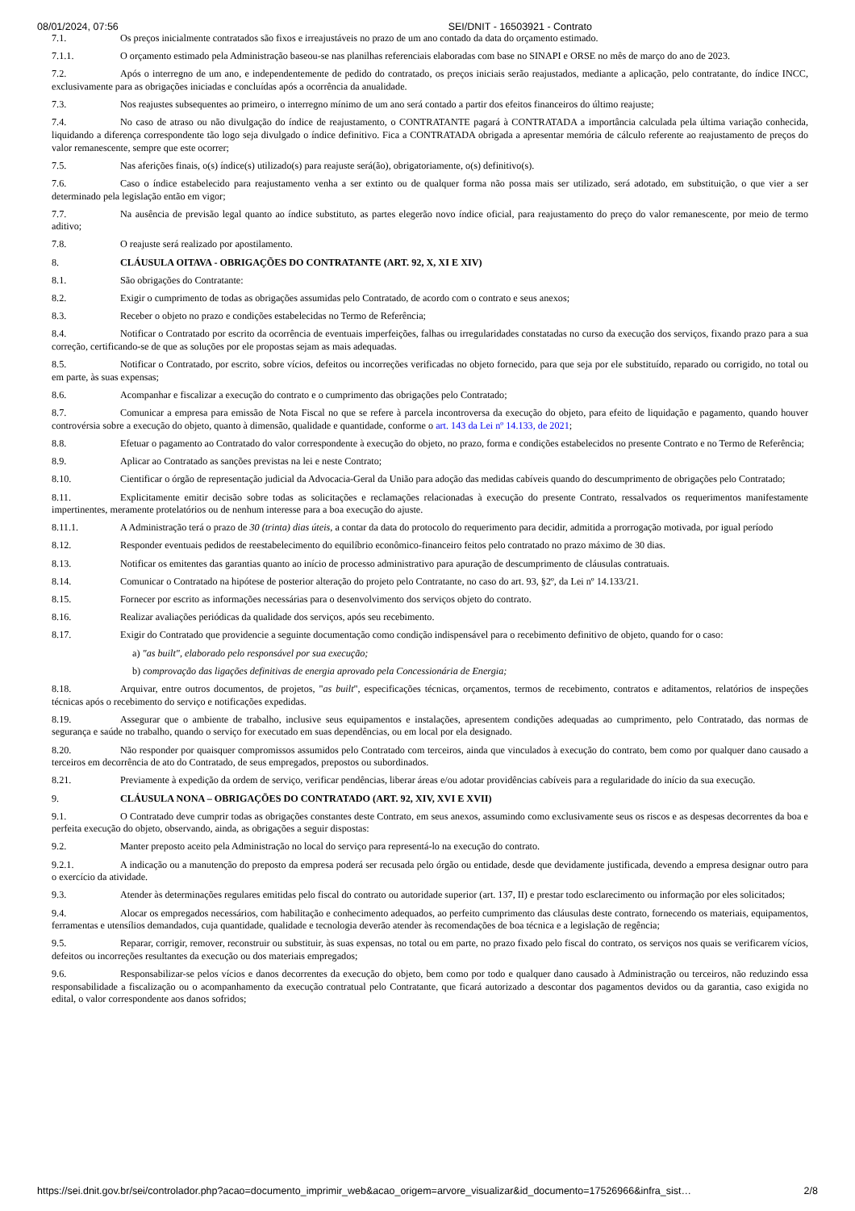08/01/2024, 07:56 SEI/DNIT - 16503921 - Contrato
7.1. Os preços inicialmente contratados são fixos e irreajustáveis no prazo de um ano contado da data do orçamento estimado.
7.1.1. O orçamento estimado pela Administração baseou-se nas planilhas referenciais elaboradas com base no SINAPI e ORSE no mês de março do ano de 2023.
7.2. Após o interregno de um ano, e independentemente de pedido do contratado, os preços iniciais serão reajustados, mediante a aplicação, pelo contratante, do índice INCC, exclusivamente para as obrigações iniciadas e concluídas após a ocorrência da anualidade.
7.3. Nos reajustes subsequentes ao primeiro, o interregno mínimo de um ano será contado a partir dos efeitos financeiros do último reajuste;
7.4. No caso de atraso ou não divulgação do índice de reajustamento, o CONTRATANTE pagará à CONTRATADA a importância calculada pela última variação conhecida, liquidando a diferença correspondente tão logo seja divulgado o índice definitivo. Fica a CONTRATADA obrigada a apresentar memória de cálculo referente ao reajustamento de preços do valor remanescente, sempre que este ocorrer;
7.5. Nas aferições finais, o(s) índice(s) utilizado(s) para reajuste será(ão), obrigatoriamente, o(s) definitivo(s).
7.6. Caso o índice estabelecido para reajustamento venha a ser extinto ou de qualquer forma não possa mais ser utilizado, será adotado, em substituição, o que vier a ser determinado pela legislação então em vigor;
7.7. Na ausência de previsão legal quanto ao índice substituto, as partes elegerão novo índice oficial, para reajustamento do preço do valor remanescente, por meio de termo aditivo;
7.8. O reajuste será realizado por apostilamento.
8. CLÁUSULA OITAVA - OBRIGAÇÕES DO CONTRATANTE (ART. 92, X, XI E XIV)
8.1. São obrigações do Contratante:
8.2. Exigir o cumprimento de todas as obrigações assumidas pelo Contratado, de acordo com o contrato e seus anexos;
8.3. Receber o objeto no prazo e condições estabelecidas no Termo de Referência;
8.4. Notificar o Contratado por escrito da ocorrência de eventuais imperfeições, falhas ou irregularidades constatadas no curso da execução dos serviços, fixando prazo para a sua correção, certificando-se de que as soluções por ele propostas sejam as mais adequadas.
8.5. Notificar o Contratado, por escrito, sobre vícios, defeitos ou incorreções verificadas no objeto fornecido, para que seja por ele substituído, reparado ou corrigido, no total ou em parte, às suas expensas;
8.6. Acompanhar e fiscalizar a execução do contrato e o cumprimento das obrigações pelo Contratado;
8.7. Comunicar a empresa para emissão de Nota Fiscal no que se refere à parcela incontroversa da execução do objeto, para efeito de liquidação e pagamento, quando houver controvérsia sobre a execução do objeto, quanto à dimensão, qualidade e quantidade, conforme o art. 143 da Lei nº 14.133, de 2021;
8.8. Efetuar o pagamento ao Contratado do valor correspondente à execução do objeto, no prazo, forma e condições estabelecidos no presente Contrato e no Termo de Referência;
8.9. Aplicar ao Contratado as sanções previstas na lei e neste Contrato;
8.10. Cientificar o órgão de representação judicial da Advocacia-Geral da União para adoção das medidas cabíveis quando do descumprimento de obrigações pelo Contratado;
8.11. Explicitamente emitir decisão sobre todas as solicitações e reclamações relacionadas à execução do presente Contrato, ressalvados os requerimentos manifestamente impertinentes, meramente protelatórios ou de nenhum interesse para a boa execução do ajuste.
8.11.1. A Administração terá o prazo de 30 (trinta) dias úteis, a contar da data do protocolo do requerimento para decidir, admitida a prorrogação motivada, por igual período
8.12. Responder eventuais pedidos de reestabelecimento do equilíbrio econômico-financeiro feitos pelo contratado no prazo máximo de 30 dias.
8.13. Notificar os emitentes das garantias quanto ao início de processo administrativo para apuração de descumprimento de cláusulas contratuais.
8.14. Comunicar o Contratado na hipótese de posterior alteração do projeto pelo Contratante, no caso do art. 93, §2º, da Lei nº 14.133/21.
8.15. Fornecer por escrito as informações necessárias para o desenvolvimento dos serviços objeto do contrato.
8.16. Realizar avaliações periódicas da qualidade dos serviços, após seu recebimento.
8.17. Exigir do Contratado que providencie a seguinte documentação como condição indispensável para o recebimento definitivo de objeto, quando for o caso:
a) "as built", elaborado pelo responsável por sua execução;
b) comprovação das ligações definitivas de energia aprovado pela Concessionária de Energia;
8.18. Arquivar, entre outros documentos, de projetos, "as built", especificações técnicas, orçamentos, termos de recebimento, contratos e aditamentos, relatórios de inspeções técnicas após o recebimento do serviço e notificações expedidas.
8.19. Assegurar que o ambiente de trabalho, inclusive seus equipamentos e instalações, apresentem condições adequadas ao cumprimento, pelo Contratado, das normas de segurança e saúde no trabalho, quando o serviço for executado em suas dependências, ou em local por ela designado.
8.20. Não responder por quaisquer compromissos assumidos pelo Contratado com terceiros, ainda que vinculados à execução do contrato, bem como por qualquer dano causado a terceiros em decorrência de ato do Contratado, de seus empregados, prepostos ou subordinados.
8.21. Previamente à expedição da ordem de serviço, verificar pendências, liberar áreas e/ou adotar providências cabíveis para a regularidade do início da sua execução.
9. CLÁUSULA NONA – OBRIGAÇÕES DO CONTRATADO (ART. 92, XIV, XVI E XVII)
9.1. O Contratado deve cumprir todas as obrigações constantes deste Contrato, em seus anexos, assumindo como exclusivamente seus os riscos e as despesas decorrentes da boa e perfeita execução do objeto, observando, ainda, as obrigações a seguir dispostas:
9.2. Manter preposto aceito pela Administração no local do serviço para representá-lo na execução do contrato.
9.2.1. A indicação ou a manutenção do preposto da empresa poderá ser recusada pelo órgão ou entidade, desde que devidamente justificada, devendo a empresa designar outro para o exercício da atividade.
9.3. Atender às determinações regulares emitidas pelo fiscal do contrato ou autoridade superior (art. 137, II) e prestar todo esclarecimento ou informação por eles solicitados;
9.4. Alocar os empregados necessários, com habilitação e conhecimento adequados, ao perfeito cumprimento das cláusulas deste contrato, fornecendo os materiais, equipamentos, ferramentas e utensílios demandados, cuja quantidade, qualidade e tecnologia deverão atender às recomendações de boa técnica e a legislação de regência;
9.5. Reparar, corrigir, remover, reconstruir ou substituir, às suas expensas, no total ou em parte, no prazo fixado pelo fiscal do contrato, os serviços nos quais se verificarem vícios, defeitos ou incorreções resultantes da execução ou dos materiais empregados;
9.6. Responsabilizar-se pelos vícios e danos decorrentes da execução do objeto, bem como por todo e qualquer dano causado à Administração ou terceiros, não reduzindo essa responsabilidade a fiscalização ou o acompanhamento da execução contratual pelo Contratante, que ficará autorizado a descontar dos pagamentos devidos ou da garantia, caso exigida no edital, o valor correspondente aos danos sofridos;
https://sei.dnit.gov.br/sei/controlador.php?acao=documento_imprimir_web&acao_origem=arvore_visualizar&id_documento=17526966&infra_sist… 2/8